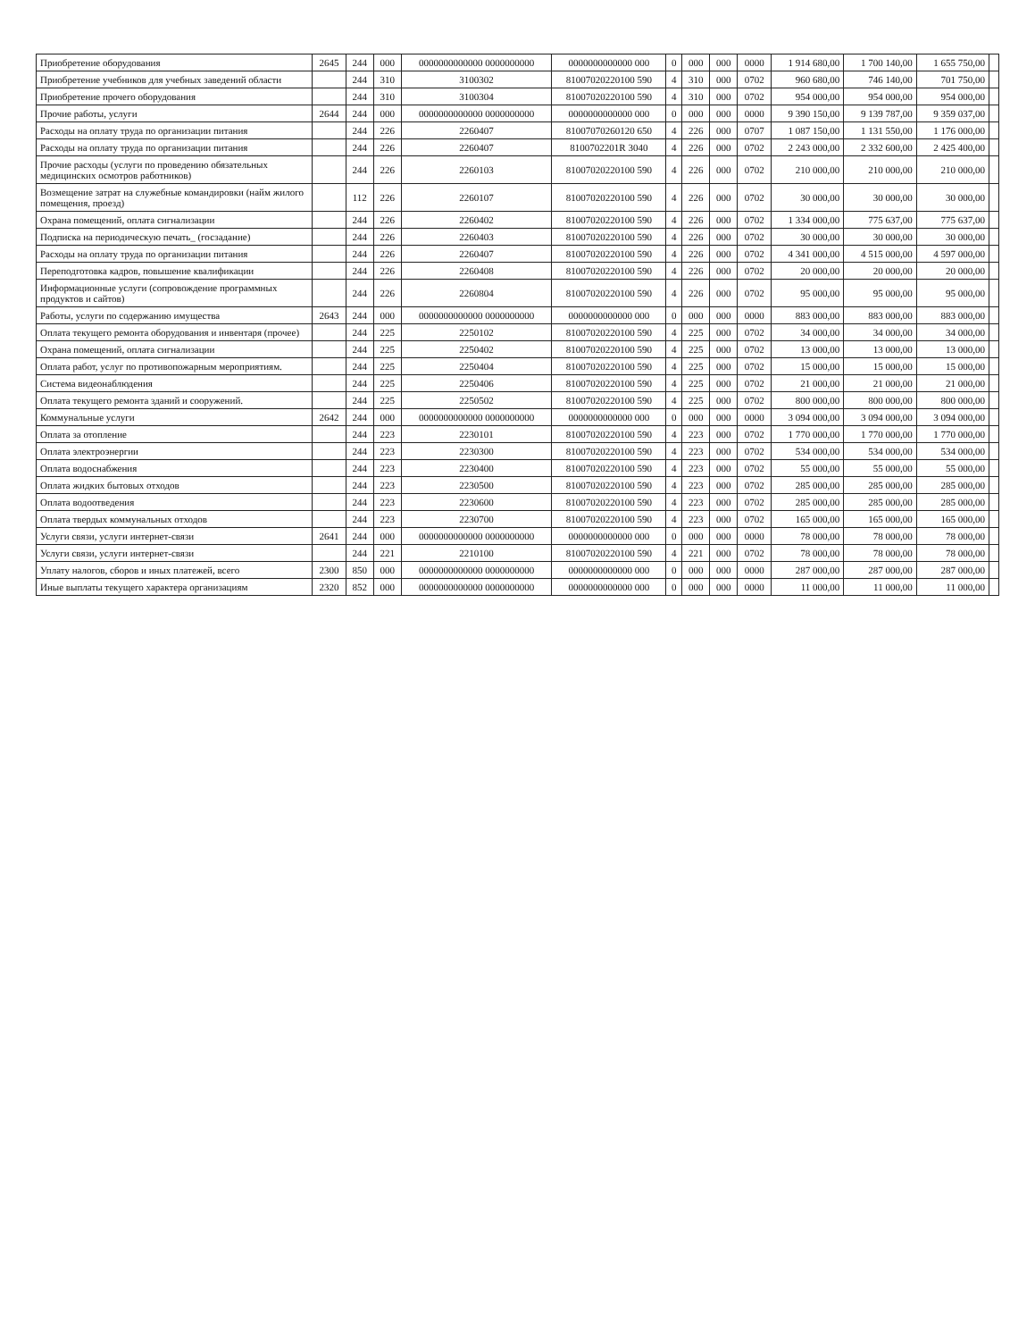| Приобретение оборудования | 2645 | 244 | 000 | 0000000000000 0000000000 | 0000000000000 000 | 0 | 000 | 000 | 0000 | 1 914 680,00 | 1 700 140,00 | 1 655 750,00 | |
| Приобретение учебников для учебных заведений области | | 244 | 310 | 3100302 | 81007020220100 590 | 4 | 310 | 000 | 0702 | 960 680,00 | 746 140,00 | 701 750,00 | |
| Приобретение прочего оборудования | | 244 | 310 | 3100304 | 81007020220100 590 | 4 | 310 | 000 | 0702 | 954 000,00 | 954 000,00 | 954 000,00 | |
| Прочие работы, услуги | 2644 | 244 | 000 | 0000000000000 0000000000 | 0000000000000 000 | 0 | 000 | 000 | 0000 | 9 390 150,00 | 9 139 787,00 | 9 359 037,00 | |
| Расходы на оплату труда по организации питания | | 244 | 226 | 2260407 | 81007070260120 650 | 4 | 226 | 000 | 0707 | 1 087 150,00 | 1 131 550,00 | 1 176 000,00 | |
| Расходы на оплату труда по организации питания | | 244 | 226 | 2260407 | 8100702201R 3040 | 4 | 226 | 000 | 0702 | 2 243 000,00 | 2 332 600,00 | 2 425 400,00 | |
| Прочие расходы (услуги по проведению обязательных медицинских осмотров работников) | | 244 | 226 | 2260103 | 81007020220100 590 | 4 | 226 | 000 | 0702 | 210 000,00 | 210 000,00 | 210 000,00 | |
| Возмещение затрат на служебные командировки (найм жилого помещения, проезд) | | 112 | 226 | 2260107 | 81007020220100 590 | 4 | 226 | 000 | 0702 | 30 000,00 | 30 000,00 | 30 000,00 | |
| Охрана помещений, оплата сигнализации | | 244 | 226 | 2260402 | 81007020220100 590 | 4 | 226 | 000 | 0702 | 1 334 000,00 | 775 637,00 | 775 637,00 | |
| Подписка на периодическую печать_ (госзадание) | | 244 | 226 | 2260403 | 81007020220100 590 | 4 | 226 | 000 | 0702 | 30 000,00 | 30 000,00 | 30 000,00 | |
| Расходы на оплату труда по организации питания | | 244 | 226 | 2260407 | 81007020220100 590 | 4 | 226 | 000 | 0702 | 4 341 000,00 | 4 515 000,00 | 4 597 000,00 | |
| Переподготовка кадров, повышение квалификации | | 244 | 226 | 2260408 | 81007020220100 590 | 4 | 226 | 000 | 0702 | 20 000,00 | 20 000,00 | 20 000,00 | |
| Информационные услуги (сопровождение программных продуктов и сайтов) | | 244 | 226 | 2260804 | 81007020220100 590 | 4 | 226 | 000 | 0702 | 95 000,00 | 95 000,00 | 95 000,00 | |
| Работы, услуги по содержанию имущества | 2643 | 244 | 000 | 0000000000000 0000000000 | 0000000000000 000 | 0 | 000 | 000 | 0000 | 883 000,00 | 883 000,00 | 883 000,00 | |
| Оплата текущего ремонта оборудования и инвентаря (прочее) | | 244 | 225 | 2250102 | 81007020220100 590 | 4 | 225 | 000 | 0702 | 34 000,00 | 34 000,00 | 34 000,00 | |
| Охрана помещений, оплата сигнализации | | 244 | 225 | 2250402 | 81007020220100 590 | 4 | 225 | 000 | 0702 | 13 000,00 | 13 000,00 | 13 000,00 | |
| Оплата работ, услуг по противопожарным мероприятиям. | | 244 | 225 | 2250404 | 81007020220100 590 | 4 | 225 | 000 | 0702 | 15 000,00 | 15 000,00 | 15 000,00 | |
| Система видеонаблюдения | | 244 | 225 | 2250406 | 81007020220100 590 | 4 | 225 | 000 | 0702 | 21 000,00 | 21 000,00 | 21 000,00 | |
| Оплата текущего ремонта зданий и сооружений. | | 244 | 225 | 2250502 | 81007020220100 590 | 4 | 225 | 000 | 0702 | 800 000,00 | 800 000,00 | 800 000,00 | |
| Коммунальные услуги | 2642 | 244 | 000 | 0000000000000 0000000000 | 0000000000000 000 | 0 | 000 | 000 | 0000 | 3 094 000,00 | 3 094 000,00 | 3 094 000,00 | |
| Оплата за отопление | | 244 | 223 | 2230101 | 81007020220100 590 | 4 | 223 | 000 | 0702 | 1 770 000,00 | 1 770 000,00 | 1 770 000,00 | |
| Оплата электроэнергии | | 244 | 223 | 2230300 | 81007020220100 590 | 4 | 223 | 000 | 0702 | 534 000,00 | 534 000,00 | 534 000,00 | |
| Оплата водоснабжения | | 244 | 223 | 2230400 | 81007020220100 590 | 4 | 223 | 000 | 0702 | 55 000,00 | 55 000,00 | 55 000,00 | |
| Оплата жидких бытовых отходов | | 244 | 223 | 2230500 | 81007020220100 590 | 4 | 223 | 000 | 0702 | 285 000,00 | 285 000,00 | 285 000,00 | |
| Оплата водоотведения | | 244 | 223 | 2230600 | 81007020220100 590 | 4 | 223 | 000 | 0702 | 285 000,00 | 285 000,00 | 285 000,00 | |
| Оплата твердых коммунальных отходов | | 244 | 223 | 2230700 | 81007020220100 590 | 4 | 223 | 000 | 0702 | 165 000,00 | 165 000,00 | 165 000,00 | |
| Услуги связи, услуги интернет-связи | 2641 | 244 | 000 | 0000000000000 0000000000 | 0000000000000 000 | 0 | 000 | 000 | 0000 | 78 000,00 | 78 000,00 | 78 000,00 | |
| Услуги связи, услуги интернет-связи | | 244 | 221 | 2210100 | 81007020220100 590 | 4 | 221 | 000 | 0702 | 78 000,00 | 78 000,00 | 78 000,00 | |
| Уплату налогов, сборов и иных платежей, всего | 2300 | 850 | 000 | 0000000000000 0000000000 | 0000000000000 000 | 0 | 000 | 000 | 0000 | 287 000,00 | 287 000,00 | 287 000,00 | |
| Иные выплаты текущего характера организациям | 2320 | 852 | 000 | 0000000000000 0000000000 | 0000000000000 000 | 0 | 000 | 000 | 0000 | 11 000,00 | 11 000,00 | 11 000,00 | |